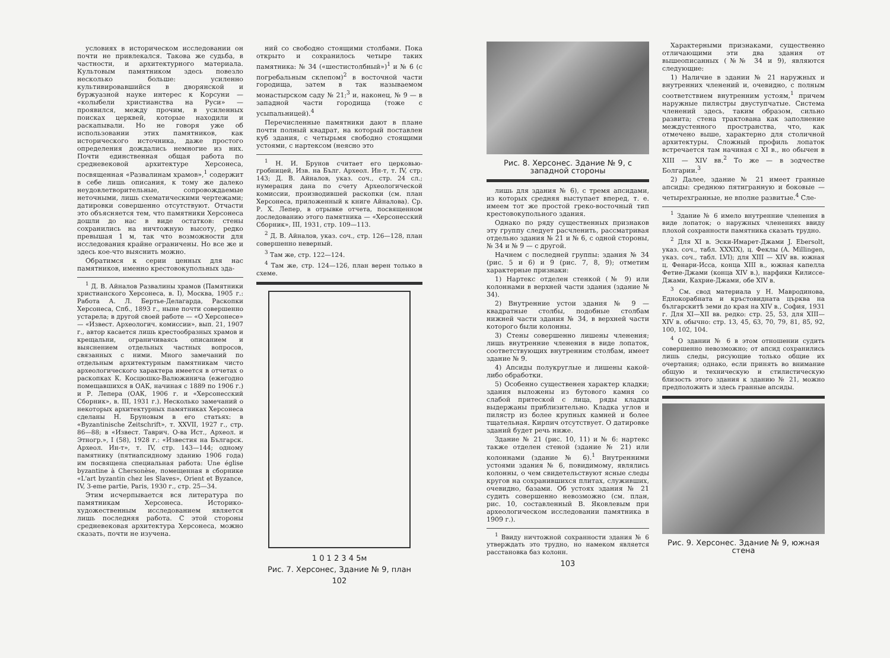условиях в историческом исследовании он почти не привлекался. Такова же судьба, в частности, и архитектурного материала. Культовым памятником здесь повезло несколько больше: усиленно культивировавшийся в дворянской и буржуазной науке интерес к Корсуни — «колыбели христианства на Руси» — проявился, между прочим, в усиленных поисках церквей, которые находили и раскапывали. Но не говоря уже об использовании этих памятников, как исторического источника, даже простого определения дождались немногие из них. Почти единственная общая работа по средневековой архитектуре Херсонеса, посвященная «Развалинам храмов»,<sup>1</sup> содержит в себе лишь описания, к тому же далеко неудовлетворительные, сопровождаемые неточными, лишь схематическими чертежами; датировки совершенно отсутствуют. Отчасти это объясняется тем, что памятники Херсонеса дошли до нас в виде остатков: стены сохранились на ничтожную высоту, редко превышая 1 м, так что возможности для исследования крайне ограничены. Но все же и здесь кое-что выяснить можно.
Обратимся к серии ценных для нас памятников, именно крестовокупольных зда-
<sup>1</sup> Д. В. Айналов Развалины храмов (Памятники христианского Херсонеса, в. I), Москва, 1905 г.: Работа А. Л. Бертье-Делагарда, Раскопки Херсонеса, Спб., 1893 г., ныне почти совершенно устарела; в другой своей работе — «О Херсонесе» — «Извест. Археологич. комиссии», вып. 21, 1907 г., автор касается лишь крестообразных храмов и крещальни, ограничиваясь описанием и выяснением отдельных частных вопросов, связанных с ними. Много замечаний по отдельным архитектурным памятникам чисто археологического характера имеется в отчетах о раскопках К. Косцюшко-Валюжинича (ежегодно помещавшихся в ОАК, начиная с 1889 по 1906 г.) и Р. Лепера (ОАК, 1906 г. и «Херсонесский Сборник», в. III, 1931 г.). Несколько замечаний о некоторых архитектурных памятниках Херсонеса сделаны Н. Бруновым в его статьях: в «Byzantinische Zeitschrift», т. XXVII, 1927 г., стр. 86—88; в «Извест. Таврич. О-ва Ист., Археол. и Этногр.», I (58), 1928 г.: «Известия на Българск. Археол. Ин-т», т. IV, стр. 143—144; одному памятнику (пятиапсидному зданию 1906 года) им посвящена специальная работа: Une église byzantine à Chersonèse, помещенная в сборнике «L'art byzantin chez les Slaves», Orient et Byzance, IV, 3-eme partie, Paris, 1930 г., стр. 25—34.
Этим исчерпывается вся литература по памятникам Херсонеса. Историко-художественным исследованием является лишь последняя работа. С этой стороны средневековая архитектура Херсонеса, можно сказать, почти не изучена.
ний со свободно стоящими столбами. Пока открыто и сохранилось четыре таких памятника: № 34 («шестистолбный»)<sup>1</sup> и № 6 (с погребальным склепом)<sup>2</sup> в восточной части городища, затем в так называемом монастырском саду № 21;<sup>3</sup> и, наконец, № 9 — в западной части городища (тоже с усыпальницей).<sup>4</sup>
Перечисленные памятники дают в плане почти полный квадрат, на который поставлен куб здания, с четырьмя свободно стоящими устоями, с нартексом (неясно это
<sup>1</sup> Н. И. Брунов считает его церковью-гробницей, Изв. на Бълг. Археол. Ин-т, т. IV, стр. 143; Д. В. Айналов, указ. соч., стр. 24 сл.; нумерация дана по счету Археологической комиссии, производившей раскопки (см. план Херсонеса, приложенный к книге Айналова). Ср. Р. Х. Лепер, в отрывке отчета, посвященном доследованию этого памятника — «Херсонесский Сборник», III, 1931, стр. 109—113.
<sup>2</sup> Д. В. Айналов, указ. соч., стр. 126—128, план совершенно неверный.
<sup>3</sup> Там же, стр. 122—124.
<sup>4</sup> Там же, стр. 124—126, план верен только в схеме.
1 0 1 2 3 4 5м
Рис. 7. Херсонес, Здание № 9, план
102
Рис. 8. Херсонес. Здание № 9, с западной стороны
лишь для здания № 6), с тремя апсидами, из которых средняя выступает вперед, т. е. имеем тот же простой греко-восточный тип крестовокупольного здания.
Однако по ряду существенных признаков эту группу следует расчленить, рассматривая отдельно здания № 21 и № 6, с одной стороны, № 34 и № 9 — с другой.
Начнем с последней группы: здания № 34 (рис. 5 и 6) и 9 (рис. 7, 8, 9); отметим характерные признаки:
1) Нартекс отделен стенкой (№ 9) или колоннами в верхней части здания (здание № 34).
2) Внутренние устои здания № 9 — квадратные столбы, подобные столбам нижней части здания № 34, в верхней части которого были колонны.
3) Стены совершенно лишены членения; лишь внутренние членения в виде лопаток, соответствующих внутренним столбам, имеет здание № 9.
4) Апсиды полукруглые и лишены какой-либо обработки.
5) Особенно существенен характер кладки; здания выложены из бутового камня со слабой притеской с лица, ряды кладки выдержаны приблизительно. Кладка углов и пилястр из более крупных камней и более тщательная. Кирпич отсутствует. О датировке зданий будет речь ниже.
Здание № 21 (рис. 10, 11) и № 6: нартекс также отделен стеной (здание № 21) или колоннами (здание № 6).<sup>1</sup> Внутренними устоями здания № 6, повидимому, являлись колонны, о чем свидетельствуют ясные следы кругов на сохранившихся плитах, служивших, очевидно, базами. Об устоях здания № 21 судить совершенно невозможно (см. план, рис. 10, составленный В. Яковлевым при археологическом исследовании памятника в 1909 г.).
<sup>1</sup> Ввиду ничтожной сохранности здания № 6 утверждать это трудно, но намеком является расстановка баз колонн.
103
Характерными признаками, существенно отличающими эти два здания от вышеописанных (№№ 34 и 9), являются следующие:
1) Наличие в здании № 21 наружных и внутренних членений и, очевидно, с полным соответствием внутренним устоям,<sup>1</sup> причем наружные пилястры двуступчатые. Система членений здесь, таким образом, сильно развита; стена трактована как заполнение междустенного пространства, что, как отмечено выше, характерно для столичной архитектуры. Сложный профиль лопаток встречается там начиная с XI в., но обычен в XIII — XIV вв.<sup>2</sup> То же — в зодчестве Болгарии.<sup>3</sup>
2) Далее, здание № 21 имеет гранные апсиды: среднюю пятигранную и боковые — четырехгранные, не вполне развитые.<sup>4</sup> Сле-
<sup>1</sup> Здание № 6 имело внутренние членения в виде лопаток; о наружных членениях ввиду плохой сохранности памятника сказать трудно.
<sup>2</sup> Для XI в. Эски-Имарет-Джами J. Ebersolt, указ. соч., табл. XXXIX), ц. Феклы (A. Millingen, указ. соч., табл. LVI); для XIII — XIV вв. южная ц. Фенари-Исса, конца XIII в., южная капелла Фетие-Джами (конца XIV в.), нарфики Килиссе-Джами, Кахрие-Джами, обе XIV в.
<sup>3</sup> См. свод материала у Н. Мавродинова, Еднокорабната и кръстовидната църква на българскитѣ земи до края на XIV в., София, 1931 г. Для XI—XII вв. редко: стр. 25, 53, для XIII—XIV в. обычно: стр. 13, 45, 63, 70, 79, 81, 85, 92, 100, 102, 104.
<sup>4</sup> О здании № 6 в этом отношении судить совершенно невозможно; от апсид сохранились лишь следы, рисующие только общие их очертания; однако, если принять во внимание общую и техническую и стилистическую близость этого здания к зданию № 21, можно предположить и здесь гранные апсиды.
Рис. 9. Херсонес. Здание № 9, южная стена